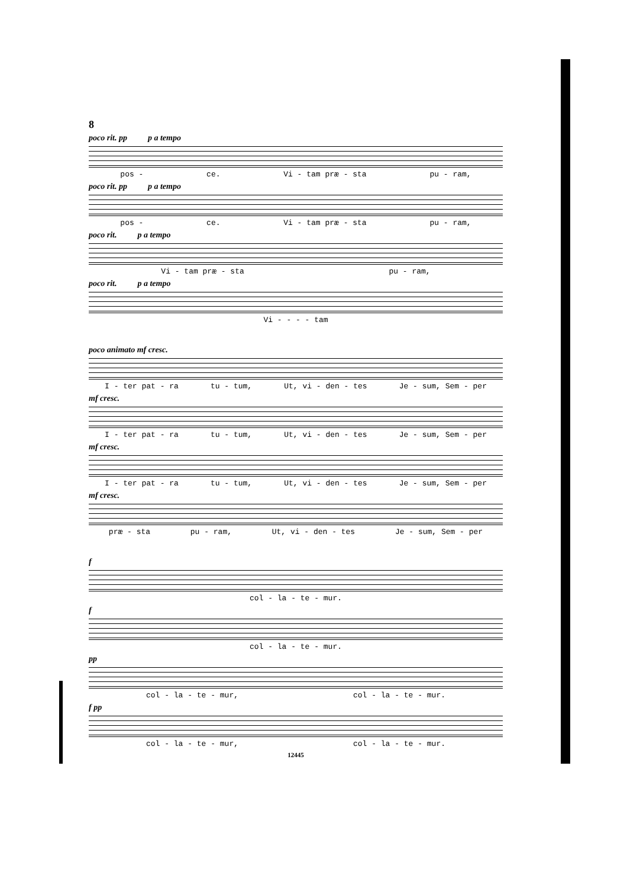8
poco rit. pp p a tempo
pos - ce. Vi - tam præ - sta pu - ram,
poco rit. pp p a tempo
pos - ce. Vi - tam præ - sta pu - ram,
poco rit. p a tempo
Vi - tam præ - sta pu - ram,
poco rit. p a tempo
Vi - - - - tam
poco animato mf cresc.
I - ter pat - ra tu - tum, Ut, vi - den - tes Je - sum, Sem - per
mf cresc.
I - ter pat - ra tu - tum, Ut, vi - den - tes Je - sum, Sem - per
mf cresc.
I - ter pat - ra tu - tum, Ut, vi - den - tes Je - sum, Sem - per
mf cresc.
præ - sta pu - ram, Ut, vi - den - tes Je - sum, Sem - per
f
col - la - te - mur.
f
col - la - te - mur.
pp
col - la - te - mur, col - la - te - mur.
f pp
col - la - te - mur, col - la - te - mur.
12445